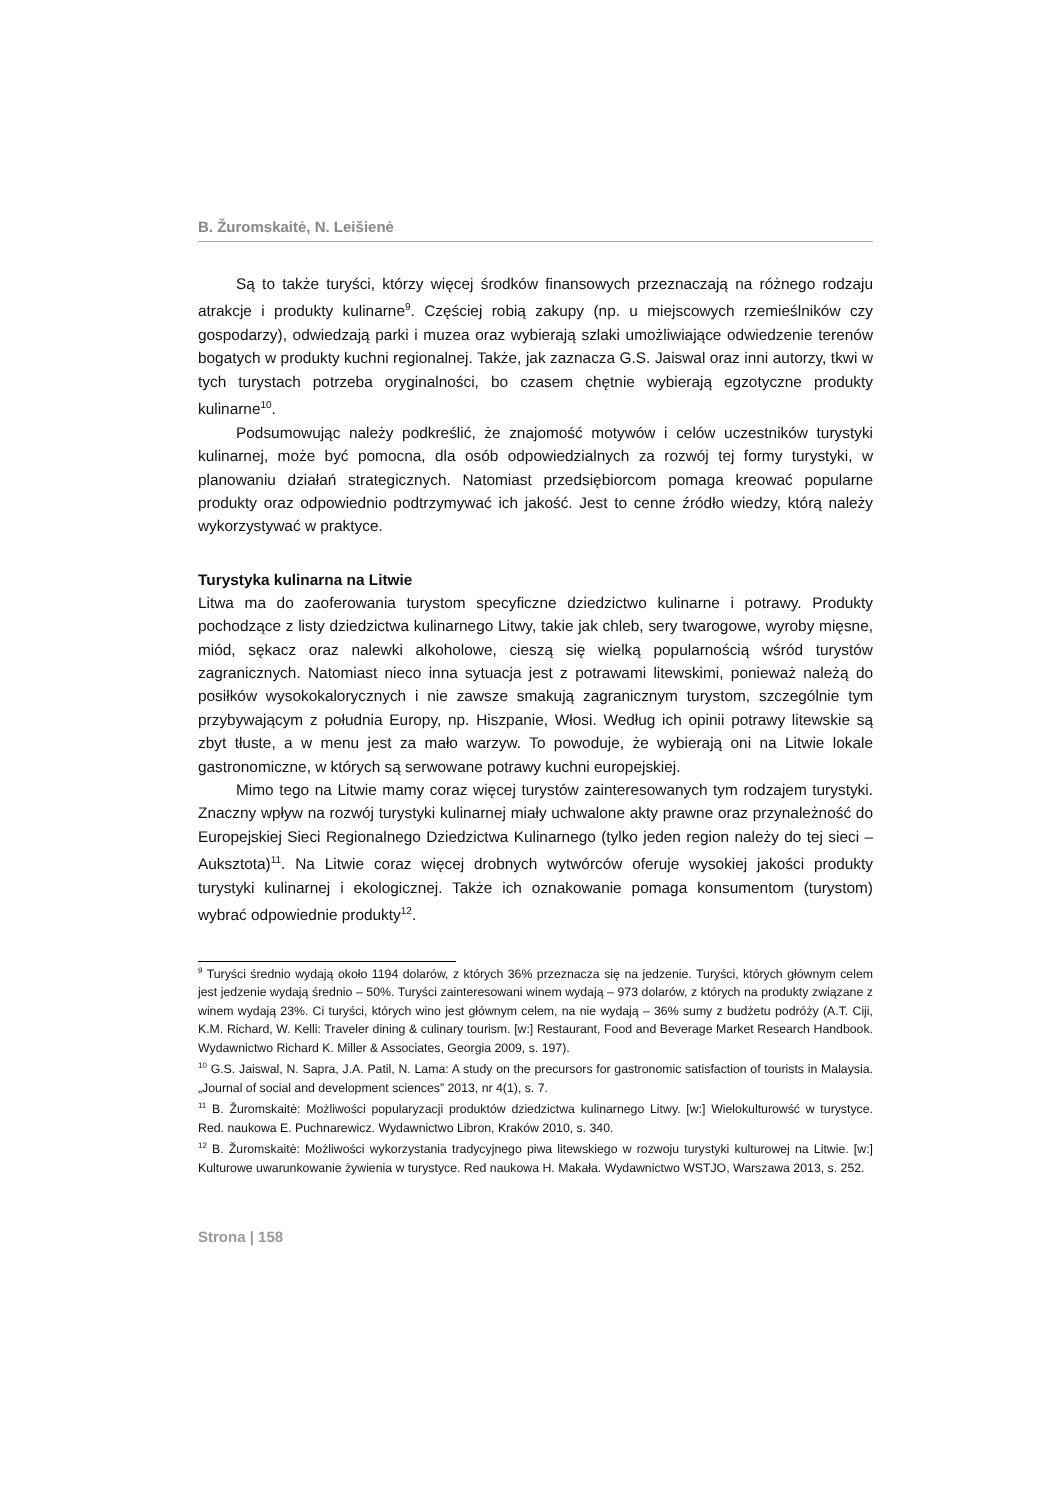B. Žuromskaitė, N. Leišienė
Są to także turyści, którzy więcej środków finansowych przeznaczają na różnego rodzaju atrakcje i produkty kulinarne<sup>9</sup>. Częściej robią zakupy (np. u miejscowych rzemieślników czy gospodarzy), odwiedzają parki i muzea oraz wybierają szlaki umożliwiające odwiedzenie terenów bogatych w produkty kuchni regionalnej. Także, jak zaznacza G.S. Jaiswal oraz inni autorzy, tkwi w tych turystach potrzeba oryginalności, bo czasem chętnie wybierają egzotyczne produkty kulinarne<sup>10</sup>.
Podsumowując należy podkreślić, że znajomość motywów i celów uczestników turystyki kulinarnej, może być pomocna, dla osób odpowiedzialnych za rozwój tej formy turystyki, w planowaniu działań strategicznych. Natomiast przedsiębiorcom pomaga kreować popularne produkty oraz odpowiednio podtrzymywać ich jakość. Jest to cenne źródło wiedzy, którą należy wykorzystywać w praktyce.
Turystyka kulinarna na Litwie
Litwa ma do zaoferowania turystom specyficzne dziedzictwo kulinarne i potrawy. Produkty pochodzące z listy dziedzictwa kulinarnego Litwy, takie jak chleb, sery twarogowe, wyroby mięsne, miód, sękacz oraz nalewki alkoholowe, cieszą się wielką popularnością wśród turystów zagranicznych. Natomiast nieco inna sytuacja jest z potrawami litewskimi, ponieważ należą do posiłków wysokokalorycznych i nie zawsze smakują zagranicznym turystom, szczególnie tym przybywającym z południa Europy, np. Hiszpanie, Włosi. Według ich opinii potrawy litewskie są zbyt tłuste, a w menu jest za mało warzyw. To powoduje, że wybierają oni na Litwie lokale gastronomiczne, w których są serwowane potrawy kuchni europejskiej.
Mimo tego na Litwie mamy coraz więcej turystów zainteresowanych tym rodzajem turystyki. Znaczny wpływ na rozwój turystyki kulinarnej miały uchwalone akty prawne oraz przynależność do Europejskiej Sieci Regionalnego Dziedzictwa Kulinarnego (tylko jeden region należy do tej sieci – Auksztota)<sup>11</sup>. Na Litwie coraz więcej drobnych wytwórców oferuje wysokiej jakości produkty turystyki kulinarnej i ekologicznej. Także ich oznakowanie pomaga konsumentom (turystom) wybrać odpowiednie produkty<sup>12</sup>.
<sup>9</sup> Turyści średnio wydają około 1194 dolarów, z których 36% przeznacza się na jedzenie. Turyści, których głównym celem jest jedzenie wydają średnio – 50%. Turyści zainteresowani winem wydają – 973 dolarów, z których na produkty związane z winem wydają 23%. Ci turyści, których wino jest głównym celem, na nie wydają – 36% sumy z budżetu podróży (A.T. Ciji, K.M. Richard, W. Kelli: Traveler dining & culinary tourism. [w:] Restaurant, Food and Beverage Market Research Handbook. Wydawnictwo Richard K. Miller & Associates, Georgia 2009, s. 197).
<sup>10</sup> G.S. Jaiswal, N. Sapra, J.A. Patil, N. Lama: A study on the precursors for gastronomic satisfaction of tourists in Malaysia. „Journal of social and development sciences” 2013, nr 4(1), s. 7.
<sup>11</sup> B. Žuromskaitė: Możliwości popularyzacji produktów dziedzictwa kulinarnego Litwy. [w:] Wielokulturowść w turystyce. Red. naukowa E. Puchnarewicz. Wydawnictwo Libron, Kraków 2010, s. 340.
<sup>12</sup> B. Žuromskaitė: Możliwości wykorzystania tradycyjnego piwa litewskiego w rozwoju turystyki kulturowej na Litwie. [w:] Kulturowe uwarunkowanie żywienia w turystyce. Red naukowa H. Makała. Wydawnictwo WSTJO, Warszawa 2013, s. 252.
Strona | 158